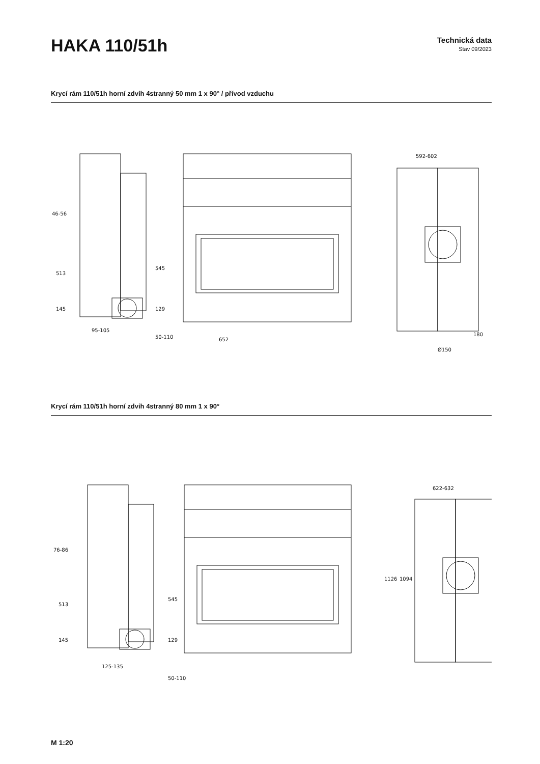HAKA 110/51h
Technická data
Stav 09/2023
Krycí rám 110/51h horní zdvih 4stranný 50 mm 1 x 90° / přívod vzduchu
46-56
95-105
652
592-602
180
Ø150
513
145
545
129
50-110
Krycí rám 110/51h horní zdvih 4stranný 80 mm 1 x 90°
76-86
125-135
622-632
513
145
545
129
50-110
1126
1094
M 1:20